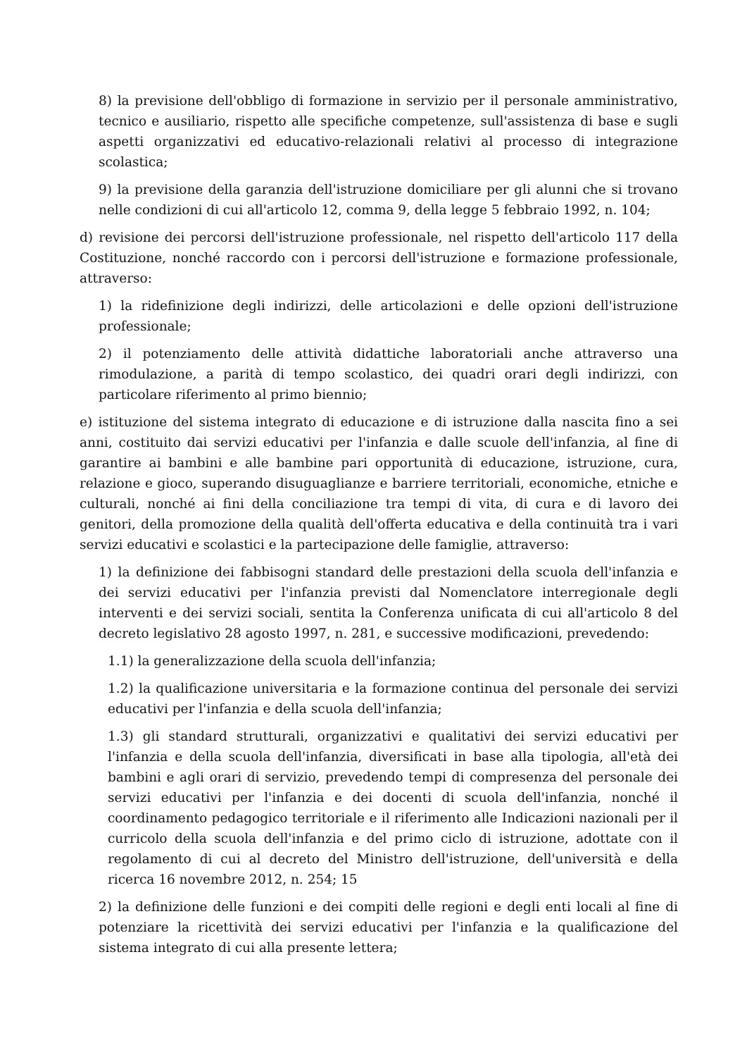8) la previsione dell'obbligo di formazione in servizio per il personale amministrativo, tecnico e ausiliario, rispetto alle specifiche competenze, sull'assistenza di base e sugli aspetti organizzativi ed educativo-relazionali relativi al processo di integrazione scolastica;
9) la previsione della garanzia dell'istruzione domiciliare per gli alunni che si trovano nelle condizioni di cui all'articolo 12, comma 9, della legge 5 febbraio 1992, n. 104;
d) revisione dei percorsi dell'istruzione professionale, nel rispetto dell'articolo 117 della Costituzione, nonché raccordo con i percorsi dell'istruzione e formazione professionale, attraverso:
1) la ridefinizione degli indirizzi, delle articolazioni e delle opzioni dell'istruzione professionale;
2) il potenziamento delle attività didattiche laboratoriali anche attraverso una rimodulazione, a parità di tempo scolastico, dei quadri orari degli indirizzi, con particolare riferimento al primo biennio;
e) istituzione del sistema integrato di educazione e di istruzione dalla nascita fino a sei anni, costituito dai servizi educativi per l'infanzia e dalle scuole dell'infanzia, al fine di garantire ai bambini e alle bambine pari opportunità di educazione, istruzione, cura, relazione e gioco, superando disuguaglianze e barriere territoriali, economiche, etniche e culturali, nonché ai fini della conciliazione tra tempi di vita, di cura e di lavoro dei genitori, della promozione della qualità dell'offerta educativa e della continuità tra i vari servizi educativi e scolastici e la partecipazione delle famiglie, attraverso:
1) la definizione dei fabbisogni standard delle prestazioni della scuola dell'infanzia e dei servizi educativi per l'infanzia previsti dal Nomenclatore interregionale degli interventi e dei servizi sociali, sentita la Conferenza unificata di cui all'articolo 8 del decreto legislativo 28 agosto 1997, n. 281, e successive modificazioni, prevedendo:
1.1) la generalizzazione della scuola dell'infanzia;
1.2) la qualificazione universitaria e la formazione continua del personale dei servizi educativi per l'infanzia e della scuola dell'infanzia;
1.3) gli standard strutturali, organizzativi e qualitativi dei servizi educativi per l'infanzia e della scuola dell'infanzia, diversificati in base alla tipologia, all'età dei bambini e agli orari di servizio, prevedendo tempi di compresenza del personale dei servizi educativi per l'infanzia e dei docenti di scuola dell'infanzia, nonché il coordinamento pedagogico territoriale e il riferimento alle Indicazioni nazionali per il curricolo della scuola dell'infanzia e del primo ciclo di istruzione, adottate con il regolamento di cui al decreto del Ministro dell'istruzione, dell'università e della ricerca 16 novembre 2012, n. 254; 15
2) la definizione delle funzioni e dei compiti delle regioni e degli enti locali al fine di potenziare la ricettività dei servizi educativi per l'infanzia e la qualificazione del sistema integrato di cui alla presente lettera;